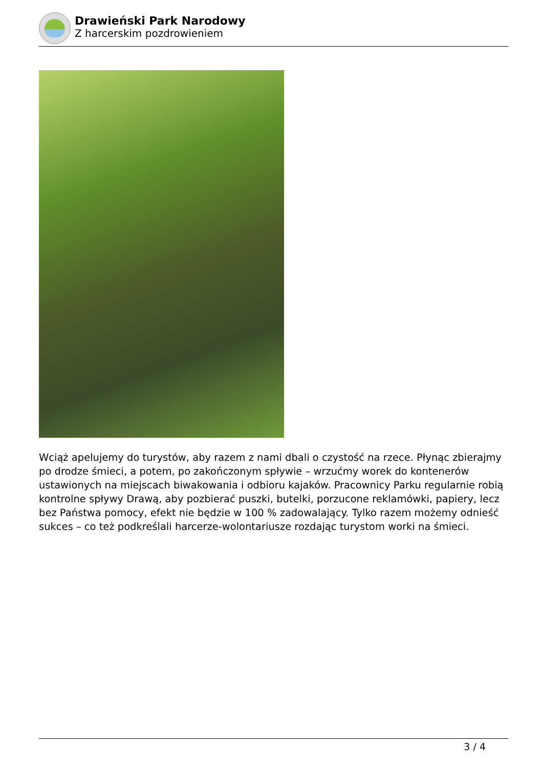Drawieński Park Narodowy
Z harcerskim pozdrowieniem
Wciąż apelujemy do turystów, aby razem z nami dbali o czystość na rzece. Płynąc zbierajmy po drodze śmieci, a potem, po zakończonym spływie – wrzućmy worek do kontenerów ustawionych na miejscach biwakowania i odbioru kajaków. Pracownicy Parku regularnie robią kontrolne spływy Drawą, aby pozbierać puszki, butelki, porzucone reklamówki, papiery, lecz bez Państwa pomocy, efekt nie będzie w 100 % zadowalający. Tylko razem możemy odnieść sukces – co też podkreślali harcerze-wolontariusze rozdając turystom worki na śmieci.
3 / 4